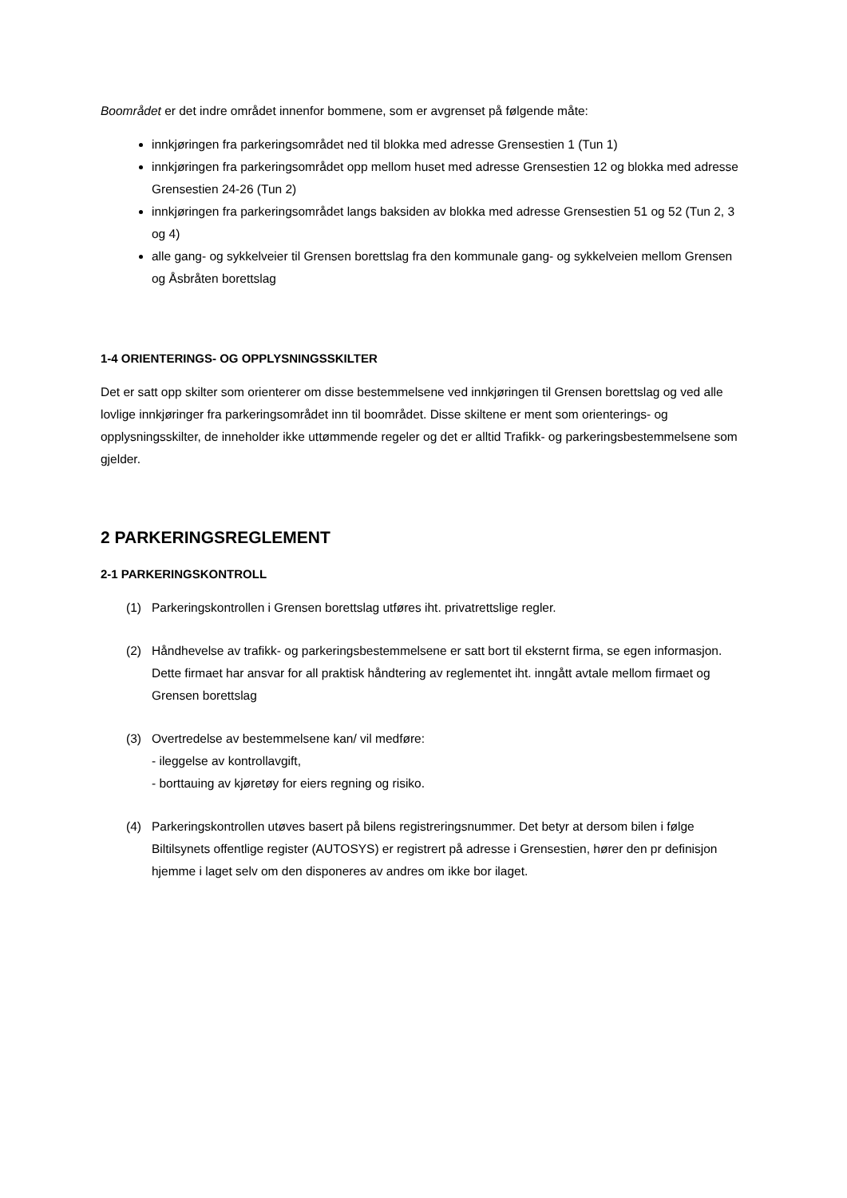Boområdet er det indre området innenfor bommene, som er avgrenset på følgende måte:
innkjøringen fra parkeringsområdet ned til blokka med adresse Grensestien 1 (Tun 1)
innkjøringen fra parkeringsområdet opp mellom huset med adresse Grensestien 12 og blokka med adresse Grensestien 24-26 (Tun 2)
innkjøringen fra parkeringsområdet langs baksiden av blokka med adresse Grensestien 51 og 52 (Tun 2, 3 og 4)
alle gang- og sykkelveier til Grensen borettslag fra den kommunale gang- og sykkelveien mellom Grensen og Åsbråten borettslag
1-4 ORIENTERINGS- OG OPPLYSNINGSSKILTER
Det er satt opp skilter som orienterer om disse bestemmelsene ved innkjøringen til Grensen borettslag og ved alle lovlige innkjøringer fra parkeringsområdet inn til boområdet. Disse skiltene er ment som orienterings- og opplysningsskilter, de inneholder ikke uttømmende regeler og det er alltid Trafikk- og parkeringsbestemmelsene som gjelder.
2 PARKERINGSREGLEMENT
2-1 PARKERINGSKONTROLL
(1) Parkeringskontrollen i Grensen borettslag utføres iht. privatrettslige regler.
(2) Håndhevelse av trafikk- og parkeringsbestemmelsene er satt bort til eksternt firma, se egen informasjon. Dette firmaet har ansvar for all praktisk håndtering av reglementet iht. inngått avtale mellom firmaet og Grensen borettslag
(3) Overtredelse av bestemmelsene kan/ vil medføre:
- ileggelse av kontrollavgift,
- borttauing av kjøretøy for eiers regning og risiko.
(4) Parkeringskontrollen utøves basert på bilens registreringsnummer. Det betyr at dersom bilen i følge Biltilsynets offentlige register (AUTOSYS) er registrert på adresse i Grensestien, hører den pr definisjon hjemme i laget selv om den disponeres av andres om ikke bor ilaget.